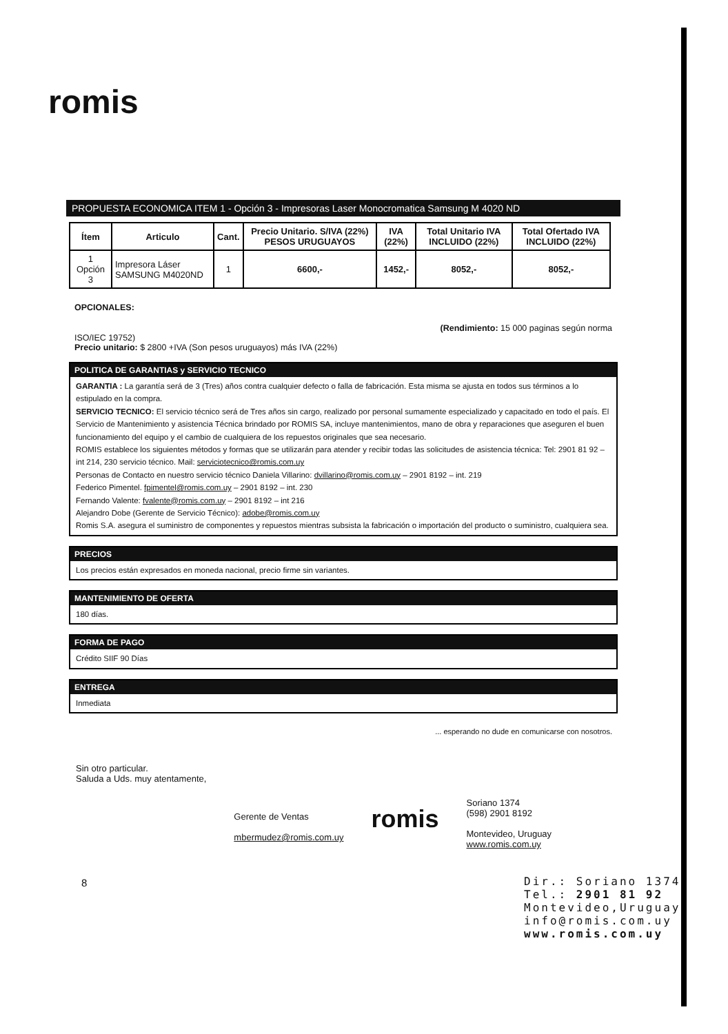romis
PROPUESTA ECONOMICA ITEM 1 - Opción 3 - Impresoras Laser Monocromatica Samsung M 4020 ND
| Ítem | Articulo | Cant. | Precio Unitario. S/IVA (22%) PESOS URUGUAYOS | IVA (22%) | Total Unitario IVA INCLUIDO (22%) | Total Ofertado IVA INCLUIDO (22%) |
| --- | --- | --- | --- | --- | --- | --- |
| 1 Opción 3 | Impresora Láser SAMSUNG M4020ND | 1 | 6600,- | 1452,- | 8052,- | 8052,- |
OPCIONALES:
(Rendimiento: 15 000 paginas según norma
ISO/IEC 19752)
Precio unitario: $ 2800 +IVA (Son pesos uruguayos) más IVA (22%)
POLITICA DE GARANTIAS y SERVICIO TECNICO
GARANTIA : La garantía será de 3 (Tres) años contra cualquier defecto o falla de fabricación. Esta misma se ajusta en todos sus términos a lo estipulado en la compra.
SERVICIO TECNICO: El servicio técnico será de Tres años sin cargo, realizado por personal sumamente especializado y capacitado en todo el país. El Servicio de Mantenimiento y asistencia Técnica brindado por ROMIS SA, incluye mantenimientos, mano de obra y reparaciones que aseguren el buen funcionamiento del equipo y el cambio de cualquiera de los repuestos originales que sea necesario.
ROMIS establece los siguientes métodos y formas que se utilizarán para atender y recibir todas las solicitudes de asistencia técnica: Tel: 2901 81 92 – int 214, 230 servicio técnico. Mail: serviciotecnico@romis.com.uy
Personas de Contacto en nuestro servicio técnico Daniela Villarino: dvillarino@romis.com.uy – 2901 8192 – int. 219
Federico Pimentel. fpimentel@romis.com.uy – 2901 8192 – int. 230
Fernando Valente: fvalente@romis.com.uy – 2901 8192 – int 216
Alejandro Dobe (Gerente de Servicio Técnico): adobe@romis.com.uy
Romis S.A. asegura el suministro de componentes y repuestos mientras subsista la fabricación o importación del producto o suministro, cualquiera sea.
PRECIOS
Los precios están expresados en moneda nacional, precio firme sin variantes.
MANTENIMIENTO DE OFERTA
180 días.
FORMA DE PAGO
Crédito SIIF 90 Días
ENTREGA
Inmediata
... esperando no dude en comunicarse con nosotros.
Sin otro particular.
Saluda a Uds. muy atentamente,
Gerente de Ventas
mbermudez@romis.com.uy
romis
Soriano 1374
(598) 2901 8192
Montevideo, Uruguay
www.romis.com.uy
8
Dir.: Soriano 1374
Tel.: 2901 81 92
Montevideo,Uruguay
info@romis.com.uy
www.romis.com.uy